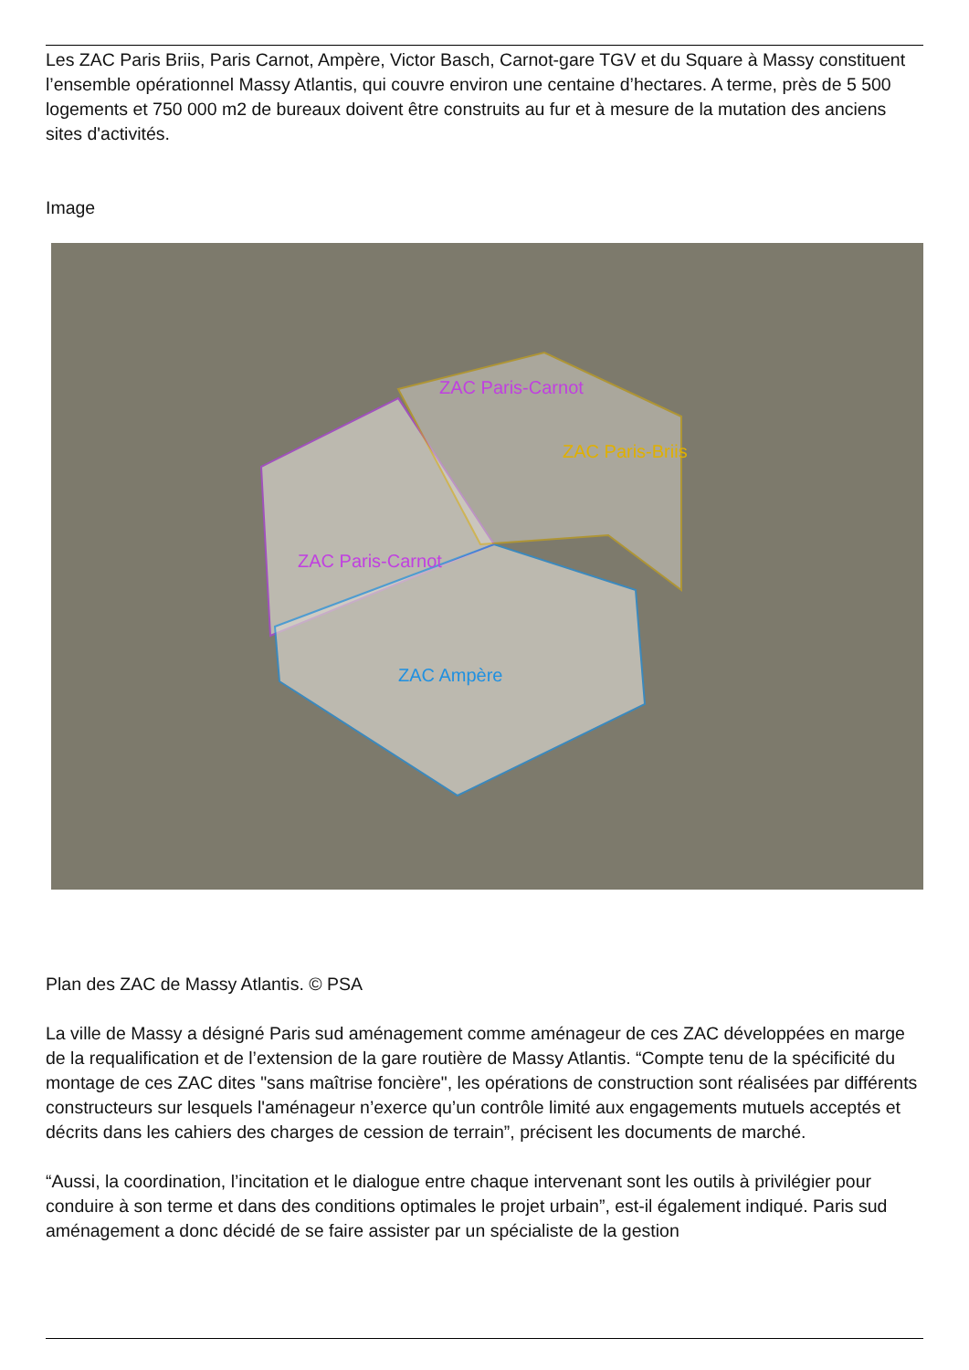Les ZAC Paris Briis, Paris Carnot, Ampère, Victor Basch, Carnot-gare TGV et du Square à Massy constituent l’ensemble opérationnel Massy Atlantis, qui couvre environ une centaine d’hectares. A terme, près de 5 500 logements et 750 000 m2 de bureaux doivent être construits au fur et à mesure de la mutation des anciens sites d'activités.
Image
ZAC Paris-Carnot
ZAC Paris-Briis
ZAC Paris-Carnot
ZAC Ampère
Plan des ZAC de Massy Atlantis. © PSA
La ville de Massy a désigné Paris sud aménagement comme aménageur de ces ZAC développées en marge de la requalification et de l’extension de la gare routière de Massy Atlantis. “Compte tenu de la spécificité du montage de ces ZAC dites "sans maîtrise foncière", les opérations de construction sont réalisées par différents constructeurs sur lesquels l'aménageur n’exerce qu’un contrôle limité aux engagements mutuels acceptés et décrits dans les cahiers des charges de cession de terrain”, précisent les documents de marché.
“Aussi, la coordination, l’incitation et le dialogue entre chaque intervenant sont les outils à privilégier pour conduire à son terme et dans des conditions optimales le projet urbain”, est-il également indiqué. Paris sud aménagement a donc décidé de se faire assister par un spécialiste de la gestion